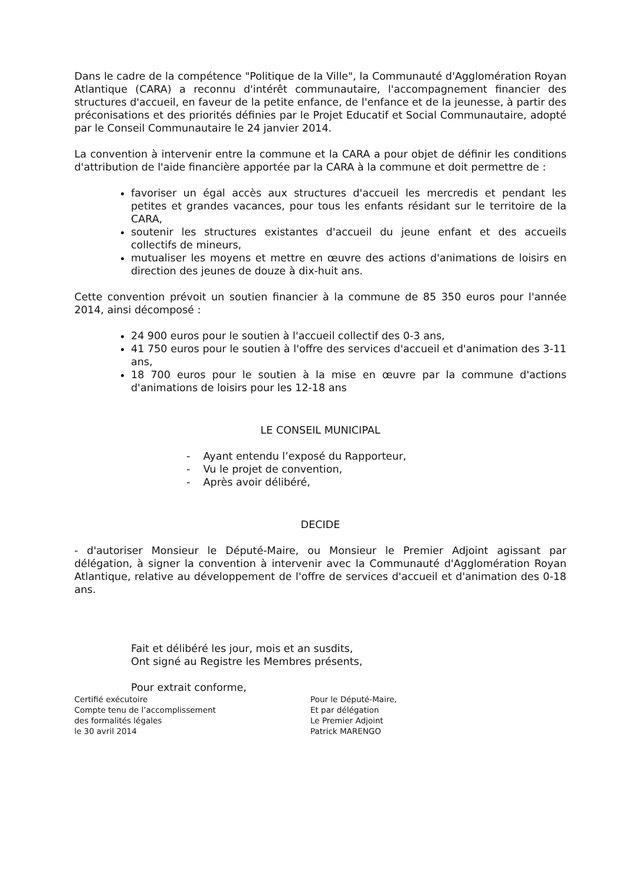Dans le cadre de la compétence "Politique de la Ville", la Communauté d'Agglomération Royan Atlantique (CARA) a reconnu d'intérêt communautaire, l'accompagnement financier des structures d'accueil, en faveur de la petite enfance, de l'enfance et de la jeunesse, à partir des préconisations et des priorités définies par le Projet Educatif et Social Communautaire, adopté par le Conseil Communautaire le 24 janvier 2014.
La convention à intervenir entre la commune et la CARA a pour objet de définir les conditions d'attribution de l'aide financière apportée par la CARA à la commune et doit permettre de :
favoriser un égal accès aux structures d'accueil les mercredis et pendant les petites et grandes vacances, pour tous les enfants résidant sur le territoire de la CARA,
soutenir les structures existantes d'accueil du jeune enfant et des accueils collectifs de mineurs,
mutualiser les moyens et mettre en œuvre des actions d'animations de loisirs en direction des jeunes de douze à dix-huit ans.
Cette convention prévoit un soutien financier à la commune de 85 350 euros pour l'année 2014, ainsi décomposé :
24 900 euros pour le soutien à l'accueil collectif des 0-3 ans,
41 750 euros pour le soutien à l'offre des services d'accueil et d'animation des 3-11 ans,
18 700 euros pour le soutien à la mise en œuvre par la commune d'actions d'animations de loisirs pour les 12-18 ans
LE CONSEIL MUNICIPAL
- Ayant entendu l’exposé du Rapporteur,
- Vu le projet de convention,
- Après avoir délibéré,
DECIDE
- d'autoriser Monsieur le Député-Maire, ou Monsieur le Premier Adjoint agissant par délégation, à signer la convention à intervenir avec la Communauté d'Agglomération Royan Atlantique, relative au développement de l'offre de services d'accueil et d'animation des 0-18 ans.
Fait et délibéré les jour, mois et an susdits,
Ont signé au Registre les Membres présents,
Pour extrait conforme,
Certifié exécutoire
Compte tenu de l’accomplissement
des formalités légales
le 30 avril 2014
Pour le Député-Maire,
Et par délégation
Le Premier Adjoint
Patrick MARENGO